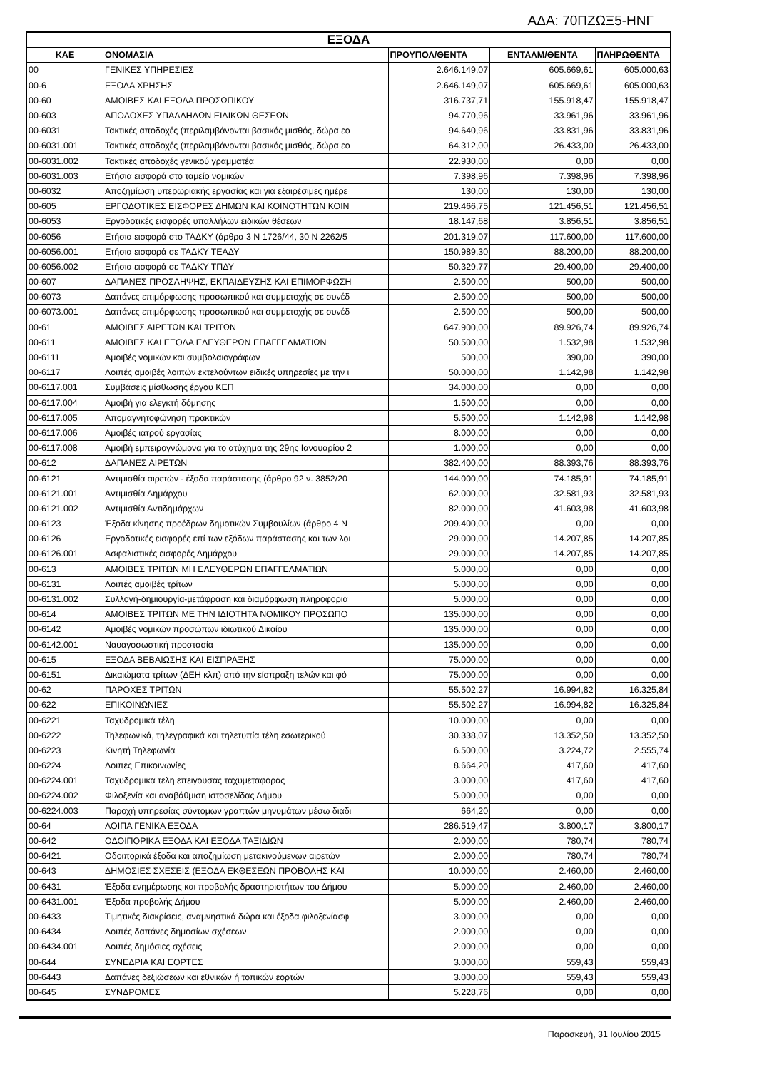ΑΔΑ: 70ΠΖΩΞ5-ΗΝΓ
| ΕΞΟΔΑ | | | | |
| --- | --- | --- | --- | --- |
| ΚΑΕ | ΟΝΟΜΑΣΙΑ | ΠΡΟΥΠΟΛ/ΘΕΝΤΑ | ΕΝΤΑΛΜ/ΘΕΝΤΑ | ΠΛΗΡΩΘΕΝΤΑ |
| 00 | ΓΕΝΙΚΕΣ ΥΠΗΡΕΣΙΕΣ | 2.646.149,07 | 605.669,61 | 605.000,63 |
| 00-6 | ΕΞΟΔΑ ΧΡΗΣΗΣ | 2.646.149,07 | 605.669,61 | 605.000,63 |
| 00-60 | ΑΜΟΙΒΕΣ ΚΑΙ ΕΞΟΔΑ ΠΡΟΣΩΠΙΚΟΥ | 316.737,71 | 155.918,47 | 155.918,47 |
| 00-603 | ΑΠΟΔΟΧΕΣ ΥΠΑΛΛΗΛΩΝ ΕΙΔΙΚΩΝ ΘΕΣΕΩΝ | 94.770,96 | 33.961,96 | 33.961,96 |
| 00-6031 | Τακτικές αποδοχές (περιλαμβάνονται βασικός μισθός, δώρα εο | 94.640,96 | 33.831,96 | 33.831,96 |
| 00-6031.001 | Τακτικές αποδοχές (περιλαμβάνονται βασικός μισθός, δώρα εο | 64.312,00 | 26.433,00 | 26.433,00 |
| 00-6031.002 | Τακτικές αποδοχές γενικού γραμματέα | 22.930,00 | 0,00 | 0,00 |
| 00-6031.003 | Ετήσια εισφορά στο ταμείο νομικών | 7.398,96 | 7.398,96 | 7.398,96 |
| 00-6032 | Αποζημίωση υπερωριακής εργασίας και για εξαιρέσιμες ημέρε | 130,00 | 130,00 | 130,00 |
| 00-605 | ΕΡΓΟΔΟΤΙΚΕΣ ΕΙΣΦΟΡΕΣ ΔΗΜΩΝ ΚΑΙ ΚΟΙΝΟΤΗΤΩΝ ΚΟΙΝ | 219.466,75 | 121.456,51 | 121.456,51 |
| 00-6053 | Εργοδοτικές εισφορές υπαλλήλων ειδικών θέσεων | 18.147,68 | 3.856,51 | 3.856,51 |
| 00-6056 | Ετήσια εισφορά στο ΤΑΔΚΥ (άρθρα 3 Ν 1726/44, 30 Ν 2262/5 | 201.319,07 | 117.600,00 | 117.600,00 |
| 00-6056.001 | Ετήσια εισφορά σε ΤΑΔΚΥ ΤΕΑΔΥ | 150.989,30 | 88.200,00 | 88.200,00 |
| 00-6056.002 | Ετήσια εισφορά σε ΤΑΔΚΥ ΤΠΔΥ | 50.329,77 | 29.400,00 | 29.400,00 |
| 00-607 | ΔΑΠΑΝΕΣ ΠΡΟΣΛΗΨΗΣ, ΕΚΠΑΙΔΕΥΣΗΣ ΚΑΙ ΕΠΙΜΟΡΦΩΣΗ | 2.500,00 | 500,00 | 500,00 |
| 00-6073 | Δαπάνες επιμόρφωσης προσωπικού και συμμετοχής σε συνέδ | 2.500,00 | 500,00 | 500,00 |
| 00-6073.001 | Δαπάνες επιμόρφωσης προσωπικού και συμμετοχής σε συνέδ | 2.500,00 | 500,00 | 500,00 |
| 00-61 | ΑΜΟΙΒΕΣ ΑΙΡΕΤΩΝ ΚΑΙ ΤΡΙΤΩΝ | 647.900,00 | 89.926,74 | 89.926,74 |
| 00-611 | ΑΜΟΙΒΕΣ ΚΑΙ ΕΞΟΔΑ ΕΛΕΥΘΕΡΩΝ ΕΠΑΓΓΕΛΜΑΤΙΩΝ | 50.500,00 | 1.532,98 | 1.532,98 |
| 00-6111 | Αμοιβές νομικών και συμβολαιογράφων | 500,00 | 390,00 | 390,00 |
| 00-6117 | Λοιπές αμοιβές λοιπών εκτελούντων ειδικές υπηρεσίες με την ι | 50.000,00 | 1.142,98 | 1.142,98 |
| 00-6117.001 | Συμβάσεις μίσθωσης έργου ΚΕΠ | 34.000,00 | 0,00 | 0,00 |
| 00-6117.004 | Αμοιβή για ελεγκτή δόμησης | 1.500,00 | 0,00 | 0,00 |
| 00-6117.005 | Απομαγνητοφώνηση πρακτικών | 5.500,00 | 1.142,98 | 1.142,98 |
| 00-6117.006 | Αμοιβές ιατρού εργασίας | 8.000,00 | 0,00 | 0,00 |
| 00-6117.008 | Αμοιβή εμπειρογνώμονα για το ατύχημα της 29ης Ιανουαρίου 2 | 1.000,00 | 0,00 | 0,00 |
| 00-612 | ΔΑΠΑΝΕΣ ΑΙΡΕΤΩΝ | 382.400,00 | 88.393,76 | 88.393,76 |
| 00-6121 | Αντιμισθία αιρετών - έξοδα παράστασης (άρθρο 92 ν. 3852/20 | 144.000,00 | 74.185,91 | 74.185,91 |
| 00-6121.001 | Αντιμισθία Δημάρχου | 62.000,00 | 32.581,93 | 32.581,93 |
| 00-6121.002 | Αντιμισθία Αντιδημάρχων | 82.000,00 | 41.603,98 | 41.603,98 |
| 00-6123 | Έξοδα κίνησης προέδρων δημοτικών Συμβουλίων (άρθρο 4 Ν | 209.400,00 | 0,00 | 0,00 |
| 00-6126 | Εργοδοτικές εισφορές επί των εξόδων παράστασης και των λοι | 29.000,00 | 14.207,85 | 14.207,85 |
| 00-6126.001 | Ασφαλιστικές εισφορές Δημάρχου | 29.000,00 | 14.207,85 | 14.207,85 |
| 00-613 | ΑΜΟΙΒΕΣ ΤΡΙΤΩΝ ΜΗ ΕΛΕΥΘΕΡΩΝ ΕΠΑΓΓΕΛΜΑΤΙΩΝ | 5.000,00 | 0,00 | 0,00 |
| 00-6131 | Λοιπές αμοιβές τρίτων | 5.000,00 | 0,00 | 0,00 |
| 00-6131.002 | Συλλογή-δημιουργία-μετάφραση και διαμόρφωση πληροφορια | 5.000,00 | 0,00 | 0,00 |
| 00-614 | ΑΜΟΙΒΕΣ ΤΡΙΤΩΝ ΜΕ ΤΗΝ ΙΔΙΟΤΗΤΑ ΝΟΜΙΚΟΥ ΠΡΟΣΩΠΟ | 135.000,00 | 0,00 | 0,00 |
| 00-6142 | Αμοιβές νομικών προσώπων ιδιωτικού Δικαίου | 135.000,00 | 0,00 | 0,00 |
| 00-6142.001 | Ναυαγοσωστική προστασία | 135.000,00 | 0,00 | 0,00 |
| 00-615 | ΕΞΟΔΑ ΒΕΒΑΙΩΣΗΣ ΚΑΙ ΕΙΣΠΡΑΞΗΣ | 75.000,00 | 0,00 | 0,00 |
| 00-6151 | Δικαιώματα τρίτων (ΔΕΗ κλπ) από την είσπραξη τελών και φό | 75.000,00 | 0,00 | 0,00 |
| 00-62 | ΠΑΡΟΧΕΣ ΤΡΙΤΩΝ | 55.502,27 | 16.994,82 | 16.325,84 |
| 00-622 | ΕΠΙΚΟΙΝΩΝΙΕΣ | 55.502,27 | 16.994,82 | 16.325,84 |
| 00-6221 | Ταχυδρομικά τέλη | 10.000,00 | 0,00 | 0,00 |
| 00-6222 | Τηλεφωνικά, τηλεγραφικά και τηλετυπία τέλη εσωτερικού | 30.338,07 | 13.352,50 | 13.352,50 |
| 00-6223 | Κινητή Τηλεφωνία | 6.500,00 | 3.224,72 | 2.555,74 |
| 00-6224 | Λοιπες Επικοινωνίες | 8.664,20 | 417,60 | 417,60 |
| 00-6224.001 | Ταχυδρομικα τελη επειγουσας ταχυμεταφορας | 3.000,00 | 417,60 | 417,60 |
| 00-6224.002 | Φιλοξενία και αναβάθμιση ιστοσελίδας Δήμου | 5.000,00 | 0,00 | 0,00 |
| 00-6224.003 | Παροχή υπηρεσίας σύντομων γραπτών μηνυμάτων μέσω διαδι | 664,20 | 0,00 | 0,00 |
| 00-64 | ΛΟΙΠΑ ΓΕΝΙΚΑ ΕΞΟΔΑ | 286.519,47 | 3.800,17 | 3.800,17 |
| 00-642 | ΟΔΟΙΠΟΡΙΚΑ ΕΞΟΔΑ ΚΑΙ ΕΞΟΔΑ ΤΑΞΙΔΙΩΝ | 2.000,00 | 780,74 | 780,74 |
| 00-6421 | Οδοιπορικά έξοδα και αποζημίωση μετακινούμενων αιρετών | 2.000,00 | 780,74 | 780,74 |
| 00-643 | ΔΗΜΟΣΙΕΣ ΣΧΕΣΕΙΣ (ΕΞΟΔΑ ΕΚΘΕΣΕΩΝ ΠΡΟΒΟΛΗΣ ΚΑΙ | 10.000,00 | 2.460,00 | 2.460,00 |
| 00-6431 | Έξοδα ενημέρωσης και προβολής δραστηριοτήτων του Δήμου | 5.000,00 | 2.460,00 | 2.460,00 |
| 00-6431.001 | Έξοδα προβολής Δήμου | 5.000,00 | 2.460,00 | 2.460,00 |
| 00-6433 | Τιμητικές διακρίσεις, αναμνηστικά δώρα και έξοδα φιλοξενίασφ | 3.000,00 | 0,00 | 0,00 |
| 00-6434 | Λοιπές δαπάνες δημοσίων σχέσεων | 2.000,00 | 0,00 | 0,00 |
| 00-6434.001 | Λοιπές δημόσιες σχέσεις | 2.000,00 | 0,00 | 0,00 |
| 00-644 | ΣΥΝΕΔΡΙΑ ΚΑΙ ΕΟΡΤΕΣ | 3.000,00 | 559,43 | 559,43 |
| 00-6443 | Δαπάνες δεξιώσεων και εθνικών ή τοπικών εορτών | 3.000,00 | 559,43 | 559,43 |
| 00-645 | ΣΥΝΔΡΟΜΕΣ | 5.228,76 | 0,00 | 0,00 |
Παρασκευή, 31 Ιουλίου 2015